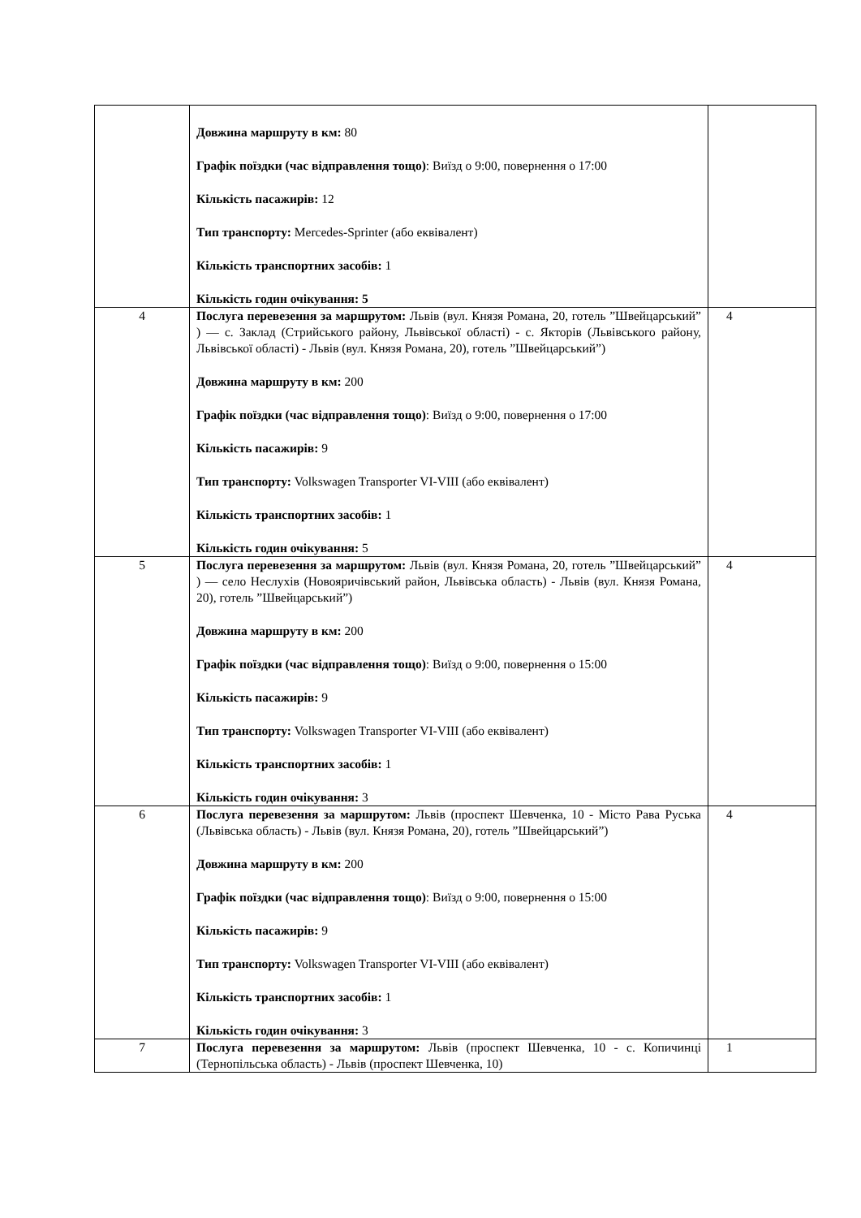| | Довжина маршруту в км: 80 Графік поїздки (час відправлення тощо) : Виїзд о 9:00, повернення о 17:00 Кількість пасажирів: 12 Тип транспорту: Mercedes-Sprinter (або еквівалент) Кількість транспортних засобів: 1 Кількість годин очікування: 5 | |
| 4 | Послуга перевезення за маршрутом: Львів (вул. Князя Романа, 20, готель ”Швейцарський” ) — с. Заклад (Стрийського району, Львівської області) - с. Якторів (Львівського району, Львівської області) - Львів (вул. Князя Романа, 20), готель ”Швейцарський”) Довжина маршруту в км: 200 Графік поїздки (час відправлення тощо) : Виїзд о 9:00, повернення о 17:00 Кількість пасажирів: 9 Тип транспорту: Volkswagen Transporter VI-VIII (або еквівалент) Кількість транспортних засобів: 1 Кількість годин очікування: 5 | 4 |
| 5 | Послуга перевезення за маршрутом: Львів (вул. Князя Романа, 20, готель ”Швейцарський” ) — село Неслухів (Новояричівський район, Львівська область) - Львів (вул. Князя Романа, 20), готель ”Швейцарський”) Довжина маршруту в км: 200 Графік поїздки (час відправлення тощо) : Виїзд о 9:00, повернення о 15:00 Кількість пасажирів: 9 Тип транспорту: Volkswagen Transporter VI-VIII (або еквівалент) Кількість транспортних засобів: 1 Кількість годин очікування: 3 | 4 |
| 6 | Послуга перевезення за маршрутом: Львів (проспект Шевченка, 10 - Місто Рава Руська (Львівська область) - Львів (вул. Князя Романа, 20), готель ”Швейцарський”) Довжина маршруту в км: 200 Графік поїздки (час відправлення тощо) : Виїзд о 9:00, повернення о 15:00 Кількість пасажирів: 9 Тип транспорту: Volkswagen Transporter VI-VIII (або еквівалент) Кількість транспортних засобів: 1 Кількість годин очікування: 3 | 4 |
| 7 | Послуга перевезення за маршрутом: Львів (проспект Шевченка, 10 - с. Копичинці (Тернопільська область) - Львів (проспект Шевченка, 10) | 1 |